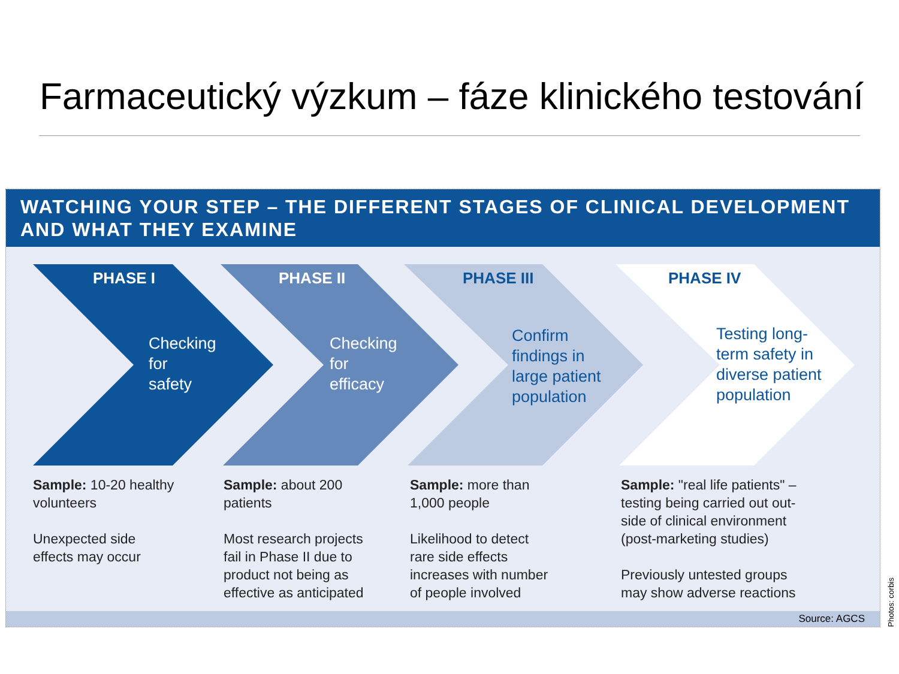Farmaceutický výzkum – fáze klinického testování
WATCHING YOUR STEP – THE DIFFERENT STAGES OF CLINICAL DEVELOPMENT
AND WHAT THEY EXAMINE
PHASE I PHASE II PHASE III PHASE IV
Checking
for
safety
Checking
for
efficacy
Confirm
findings in
large patient
population
Testing long-
term safety in
diverse patient
population
Sample: 10-20 healthy
volunteers
Unexpected side
effects may occur
Sample: about 200
patients
Most research projects
fail in Phase II due to
product not being as
effective as anticipated
Sample: more than
1,000 people
Likelihood to detect
rare side effects
increases with number
of people involved
Sample: "real life patients" –
testing being carried out out-
side of clinical environment
(post-marketing studies)
Previously untested groups
may show adverse reactions
Source: AGCS
Photos: corbis